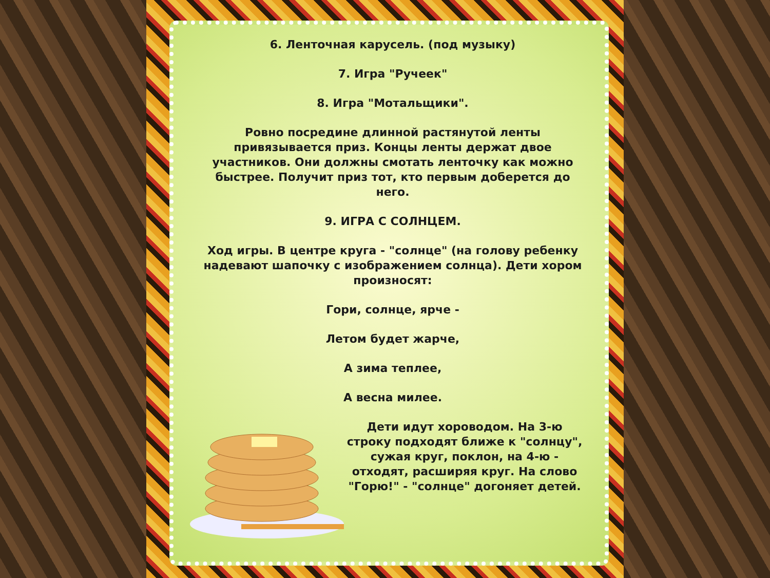6. Ленточная карусель. (под музыку)
7. Игра "Ручеек"
8. Игра "Мотальщики".
Ровно посредине длинной растянутой ленты привязывается приз. Концы ленты держат двое участников. Они должны смотать ленточку как можно быстрее. Получит приз тот, кто первым доберется до него.
9. ИГРА С СОЛНЦЕМ.
Ход игры. В центре круга - "солнце" (на голову ребенку надевают шапочку с изображением солнца). Дети хором произносят:
Гори, солнце, ярче -
Летом будет жарче,
А зима теплее,
А весна милее.
Дети идут хороводом. На 3-ю строку подходят ближе к "солнцу", сужая круг, поклон, на 4-ю - отходят, расширяя круг. На слово "Горю!" - "солнце" догоняет детей.